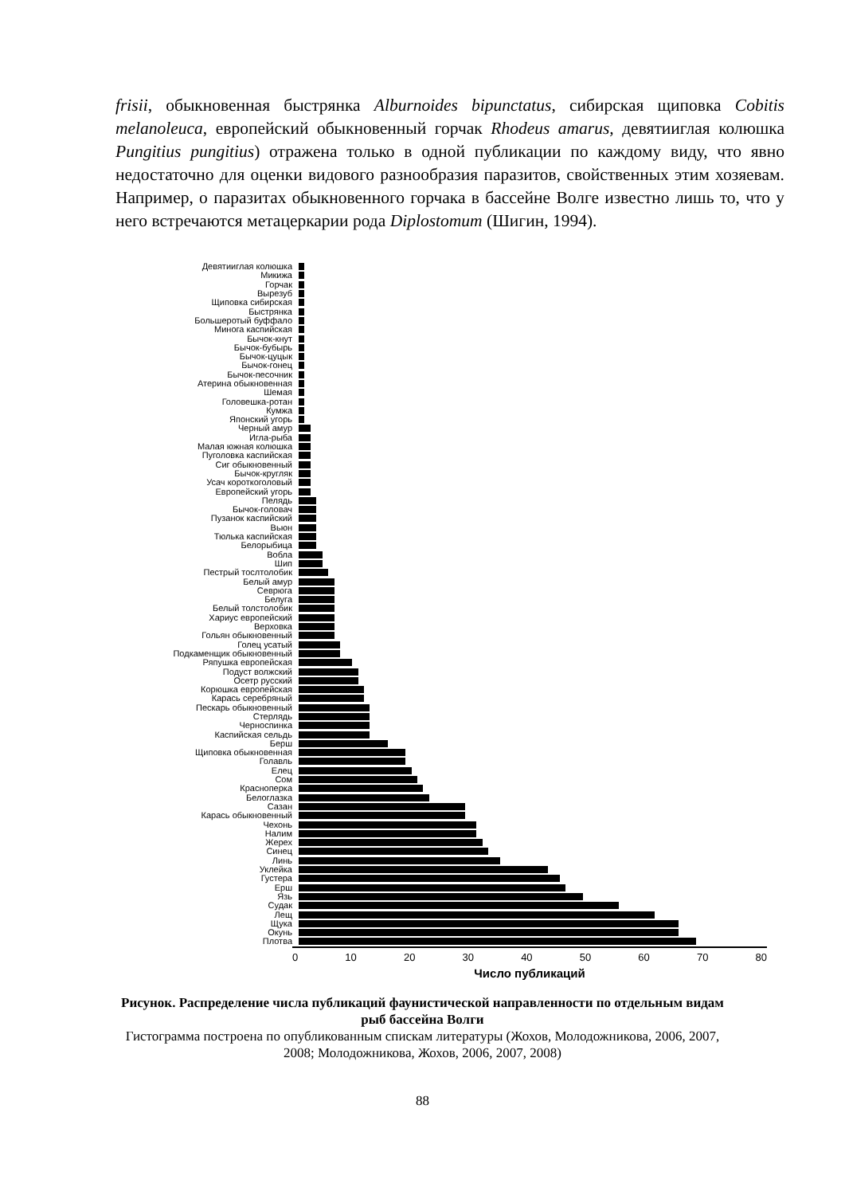frisii, обыкновенная быстрянка Alburnoides bipunctatus, сибирская щиповка Cobitis melanoleuca, европейский обыкновенный горчак Rhodeus amarus, девятииглая колюшка Pungitius pungitius) отражена только в одной публикации по каждому виду, что явно недостаточно для оценки видового разнообразия паразитов, свойственных этим хозяевам. Например, о паразитах обыкновенного горчака в бассейне Волге известно лишь то, что у него встречаются метацеркарии рода Diplostomum (Шигин, 1994).
Девятииглая колюшка
Микижа
Горчак
Вырезуб
Щиповка сибирская
Быстрянка
Большеротый буффало
Минога каспийская
Бычок-кнут
Бычок-бубырь
Бычок-цуцык
Бычок-гонец
Бычок-песочник
Атерина обыкновенная
Шемая
Головешка-ротан
Кумжа
Японский угорь
Черный амур
Игла-рыба
Малая южная колюшка
Пуголовка каспийская
Сиг обыкновенный
Бычок-кругляк
Усач короткоголовый
Европейский угорь
Пелядь
Бычок-головач
Пузанок каспийский
Вьюн
Тюлька каспийская
Белорыбица
Вобла
Шип
Пестрый тослтолобик
Белый амур
Севрюга
Белуга
Белый толстолобик
Хариус европейский
Верховка
Гольян обыкновенный
Голец усатый
Подкаменщик обыкновенный
Ряпушка европейская
Подуст волжский
Осетр русский
Корюшка европейская
Карась серебряный
Пескарь обыкновенный
Стерлядь
Черноспинка
Каспийская сельдь
Берш
Щиповка обыкновенная
Голавль
Елец
Сом
Красноперка
Белоглазка
Сазан
Карась обыкновенный
Чехонь
Налим
Жерех
Синец
Линь
Уклейка
Густера
Ерш
Язь
Судак
Лещ
Щука
Окунь
Плотва
0 10 20 30 40 50 60 70 80
Число публикаций
Рисунок. Распределение числа публикаций фаунистической направленности по отдельным видам рыб бассейна Волги
Гистограмма построена по опубликованным спискам литературы (Жохов, Молодожникова, 2006, 2007, 2008; Молодожникова, Жохов, 2006, 2007, 2008)
88